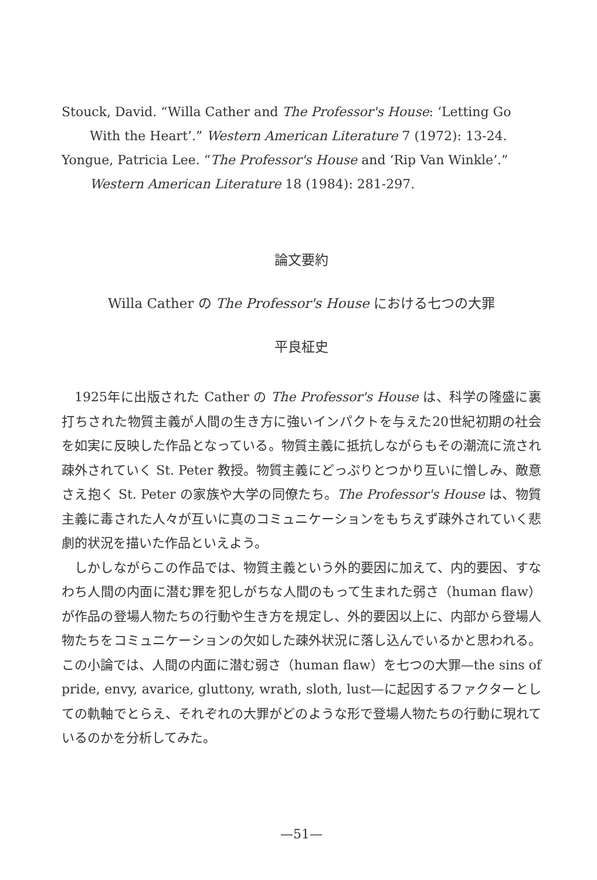Stouck, David. “Willa Cather and The Professor's House: ‘Letting Go With the Heart’.” Western American Literature 7 (1972): 13-24.
Yongue, Patricia Lee. “The Professor's House and ‘Rip Van Winkle’.” Western American Literature 18 (1984): 281-297.
論文要約
Willa Cather の The Professor's House における七つの大罪
平良柾史
1925年に出版された Cather の The Professor's House は、科学の隆盛に裏打ちされた物質主義が人間の生き方に強いインパクトを与えた20世紀初期の社会を如実に反映した作品となっている。物質主義に抵抗しながらもその潮流に流され疎外されていく St. Peter 教授。物質主義にどっぷりとつかり互いに憎しみ、敵意さえ抱く St. Peter の家族や大学の同僚たち。The Professor's House は、物質主義に毒された人々が互いに真のコミュニケーションをもちえず疎外されていく悲劇的状況を描いた作品といえよう。
しかしながらこの作品では、物質主義という外的要因に加えて、内的要因、すなわち人間の内面に潜む罪を犯しがちな人間のもって生まれた弱さ（human flaw）が作品の登場人物たちの行動や生き方を規定し、外的要因以上に、内部から登場人物たちをコミュニケーションの欠如した疎外状況に落し込んでいるかと思われる。この小論では、人間の内面に潜む弱さ（human flaw）を七つの大罪—the sins of pride, envy, avarice, gluttony, wrath, sloth, lust—に起因するファクターとしての軌軸でとらえ、それぞれの大罪がどのような形で登場人物たちの行動に現れているのかを分析してみた。
—51—